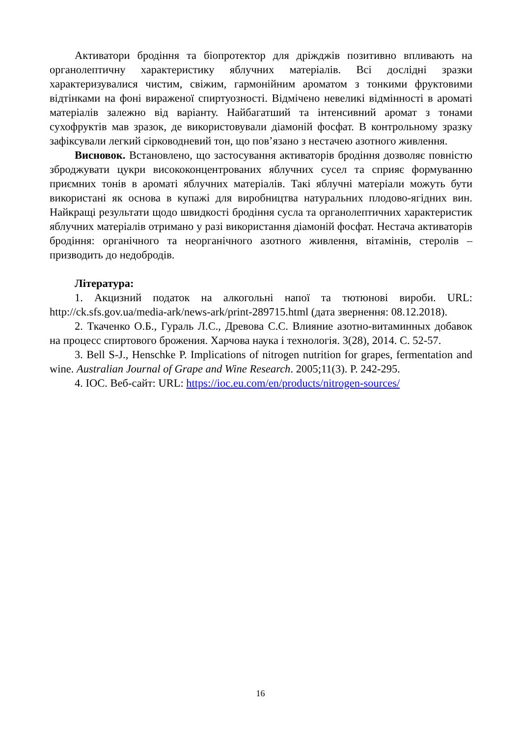Активатори бродіння та біопротектор для дріжджів позитивно впливають на органолептичну характеристику яблучних матеріалів. Всі дослідні зразки характеризувалися чистим, свіжим, гармонійним ароматом з тонкими фруктовими відтінками на фоні вираженої спиртуозності. Відмічено невеликі відмінності в ароматі матеріалів залежно від варіанту. Найбагатший та інтенсивний аромат з тонами сухофруктів мав зразок, де використовували діамоній фосфат. В контрольному зразку зафіксували легкий сірководневий тон, що пов’язано з нестачею азотного живлення.
Висновок. Встановлено, що застосування активаторів бродіння дозволяє повністю зброджувати цукри висококонцентрованих яблучних сусел та сприяє формуванню приємних тонів в ароматі яблучних матеріалів. Такі яблучні матеріали можуть бути використані як основа в купажі для виробництва натуральних плодово-ягідних вин. Найкращі результати щодо швидкості бродіння сусла та органолептичних характеристик яблучних матеріалів отримано у разі використання діамоній фосфат. Нестача активаторів бродіння: органічного та неорганічного азотного живлення, вітамінів, стеролів – призводить до недобродів.
Література:
1. Акцизний податок на алкогольні напої та тютюнові вироби. URL: http://ck.sfs.gov.ua/media-ark/news-ark/print-289715.html (дата звернення: 08.12.2018).
2. Ткаченко О.Б., Гураль Л.С., Древова С.С. Влияние азотно-витаминных добавок на процесс спиртового брожения. Харчова наука і технологія. 3(28), 2014. С. 52-57.
3. Bell S-J., Henschke P. Implications of nitrogen nutrition for grapes, fermentation and wine. Australian Journal of Grape and Wine Research. 2005;11(3). P. 242-295.
4. IOC. Веб-сайт: URL: https://ioc.eu.com/en/products/nitrogen-sources/
16